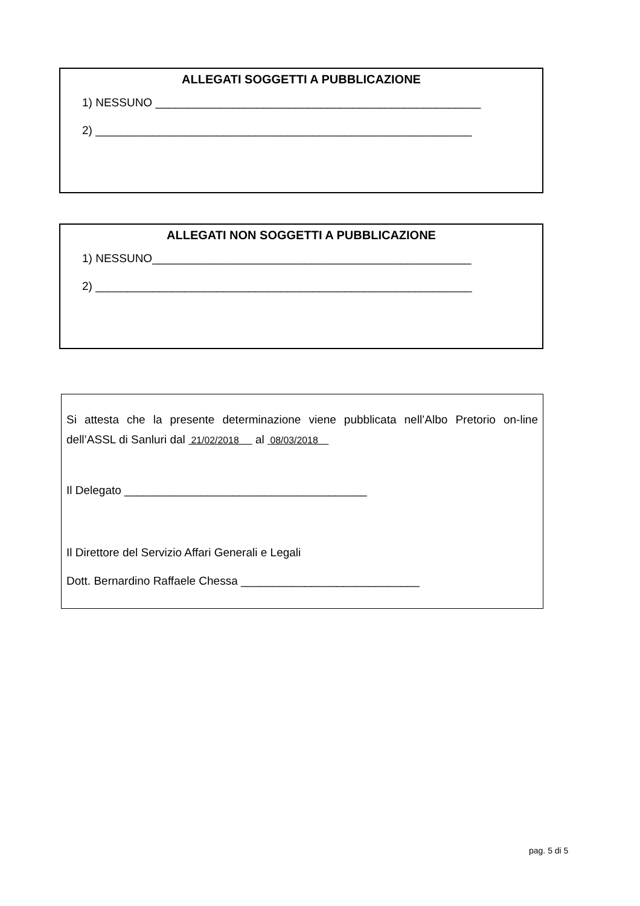ALLEGATI SOGGETTI A PUBBLICAZIONE
1) NESSUNO ___________________________________________________
2) ___________________________________________________________
ALLEGATI NON SOGGETTI A PUBBLICAZIONE
1) NESSUNO__________________________________________________
2) ___________________________________________________________
Si attesta che la presente determinazione viene pubblicata nell’Albo Pretorio on-line dell’ASSL di Sanluri dal 21/02/2018 al 08/03/2018
Il Delegato ______________________________________
Il Direttore del Servizio Affari Generali e Legali
Dott. Bernardino Raffaele Chessa ____________________________
pag. 5 di 5